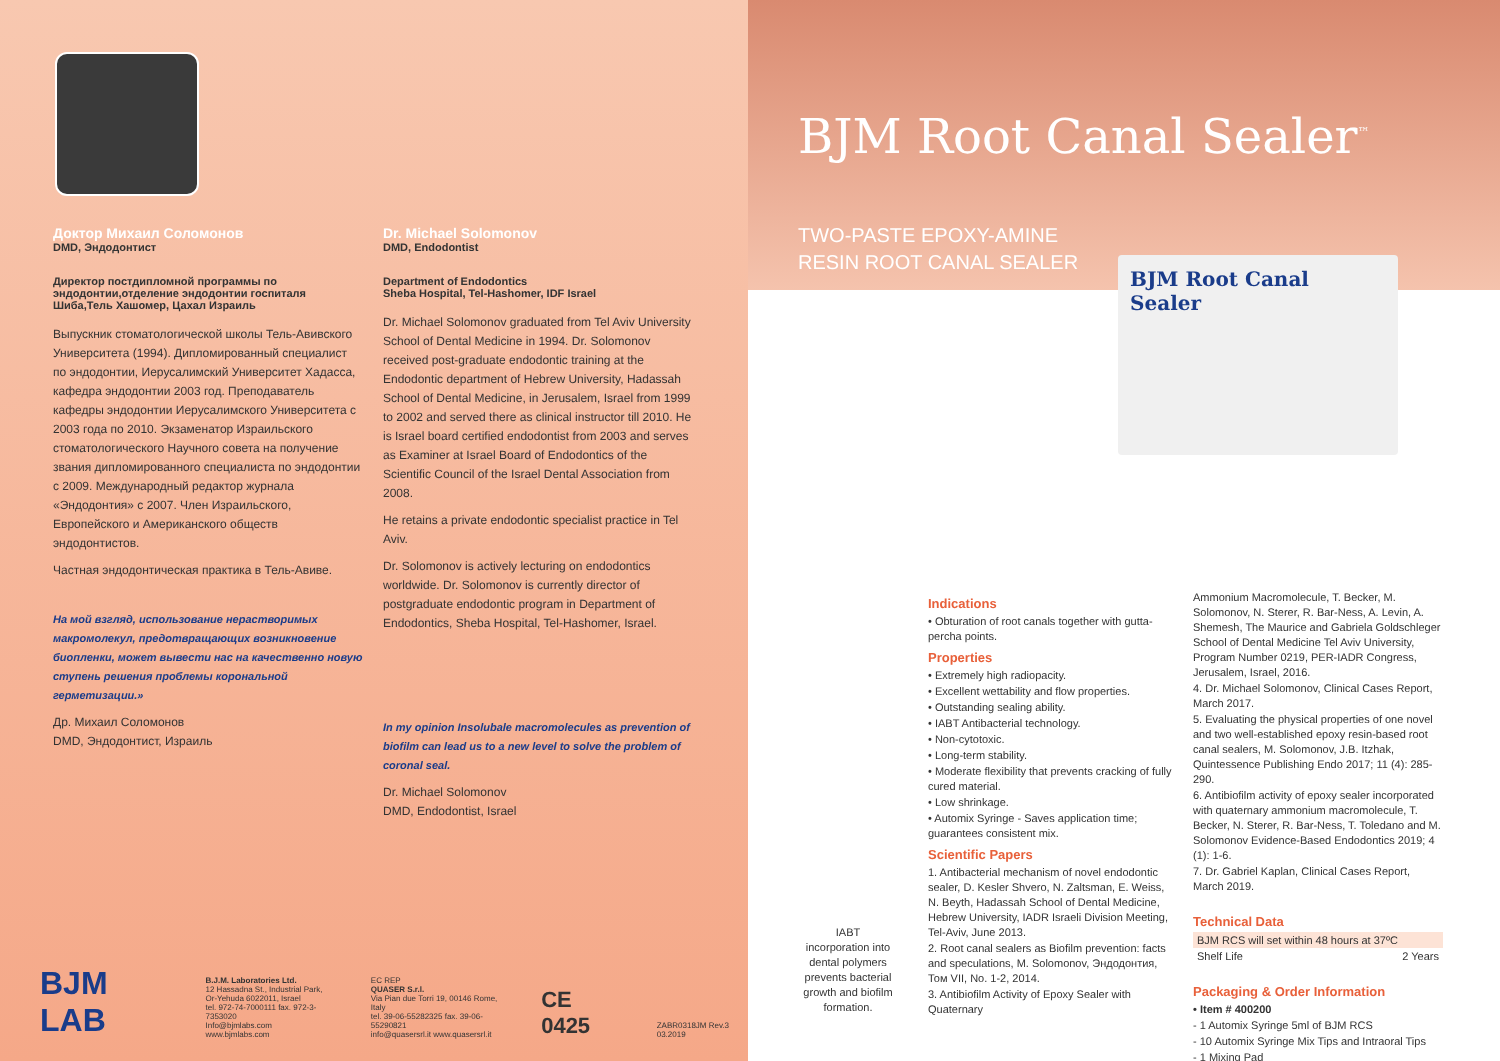Доктор Михаил Соломонов
DMD, Эндодонтист
Директор постдипломной программы по эндодонтии,отделение эндодонтии госпиталя Шиба,Тель Хашомер, Цахал Израиль
Выпускник стоматологической школы Тель-Авивского Университета (1994). Дипломированный специалист по эндодонтии, Иерусалимский Университет Хадасса, кафедра эндодонтии 2003 год. Преподаватель кафедры эндодонтии Иерусалимского Университета с 2003 года по 2010. Экзаменатор Израильского стоматологического Научного совета на получение звания дипломированного специалиста по эндодонтии с 2009. Международный редактор журнала «Эндодонтия» с 2007. Член Израильского, Европейского и Американского обществ эндодонтистов.
Частная эндодонтическая практика в Тель-Авиве.
На мой взгляд, использование нерастворимых макромолекул, предотвращающих возникновение биопленки, может вывести нас на качественно новую ступень решения проблемы корональной герметизации.»
Др. Михаил Соломонов
DMD, Эндодонтист, Израиль
Dr. Michael Solomonov
DMD, Endodontist
Department of Endodontics
Sheba Hospital, Tel-Hashomer, IDF Israel
Dr. Michael Solomonov graduated from Tel Aviv University School of Dental Medicine in 1994. Dr. Solomonov received post-graduate endodontic training at the Endodontic department of Hebrew University, Hadassah School of Dental Medicine, in Jerusalem, Israel from 1999 to 2002 and served there as clinical instructor till 2010. He is Israel board certified endodontist from 2003 and serves as Examiner at Israel Board of Endodontics of the Scientific Council of the Israel Dental Association from 2008.
He retains a private endodontic specialist practice in Tel Aviv.
Dr. Solomonov is actively lecturing on endodontics worldwide. Dr. Solomonov is currently director of postgraduate endodontic program in Department of Endodontics, Sheba Hospital, Tel-Hashomer, Israel.
In my opinion Insolubale macromolecules as prevention of biofilm can lead us to a new level to solve the problem of coronal seal.
Dr. Michael Solomonov
DMD, Endodontist, Israel
BJM LAB
B.J.M. Laboratories Ltd.
12 Hassadna St., Industrial Park,
Or-Yehuda 6022011, Israel
tel. 972-74-7000111 fax. 972-3-7353020
Info@bjmlabs.com www.bjmlabs.com
EC REP
QUASER S.r.l.
Via Pian due Torri 19, 00146 Rome, Italy
tel. 39-06-55282325 fax. 39-06-55290821
info@quasersrl.it www.quasersrl.it
CE 0425
ZABR0318JM Rev.3 03.2019
BJM Root Canal Sealer<sup>™</sup>
TWO-PASTE EPOXY-AMINE
RESIN ROOT CANAL SEALER
BJM Root Canal Sealer
IABT incorporation into dental polymers prevents bacterial growth and biofilm formation.
Indications
• Obturation of root canals together with gutta-percha points.
Properties
• Extremely high radiopacity.
• Excellent wettability and flow properties.
• Outstanding sealing ability.
• IABT Antibacterial technology.
• Non-cytotoxic.
• Long-term stability.
• Moderate flexibility that prevents cracking of fully cured material.
• Low shrinkage.
• Automix Syringe - Saves application time; guarantees consistent mix.
Scientific Papers
1. Antibacterial mechanism of novel endodontic sealer, D. Kesler Shvero, N. Zaltsman, E. Weiss, N. Beyth, Hadassah School of Dental Medicine, Hebrew University, IADR Israeli Division Meeting, Tel-Aviv, June 2013.
2. Root canal sealers as Biofilm prevention: facts and speculations, M. Solomonov, Эндодонтия, Том VII, No. 1-2, 2014.
3. Antibiofilm Activity of Epoxy Sealer with Quaternary
Ammonium Macromolecule, T. Becker, M. Solomonov, N. Sterer, R. Bar-Ness, A. Levin, A. Shemesh, The Maurice and Gabriela Goldschleger School of Dental Medicine Tel Aviv University, Program Number 0219, PER-IADR Congress, Jerusalem, Israel, 2016.
4. Dr. Michael Solomonov, Clinical Cases Report, March 2017.
5. Evaluating the physical properties of one novel and two well-established epoxy resin-based root canal sealers, M. Solomonov, J.B. Itzhak, Quintessence Publishing Endo 2017; 11 (4): 285-290.
6. Antibiofilm activity of epoxy sealer incorporated with quaternary ammonium macromolecule, T. Becker, N. Sterer, R. Bar-Ness, T. Toledano and M. Solomonov Evidence-Based Endodontics 2019; 4 (1): 1-6.
7. Dr. Gabriel Kaplan, Clinical Cases Report, March 2019.
Technical Data
| BJM RCS will set within 48 hours at 37ºC | |
| Shelf Life | 2 Years |
Packaging & Order Information
• Item # 400200
- 1 Automix Syringe 5ml of BJM RCS
- 10 Automix Syringe Mix Tips and Intraoral Tips
- 1 Mixing Pad